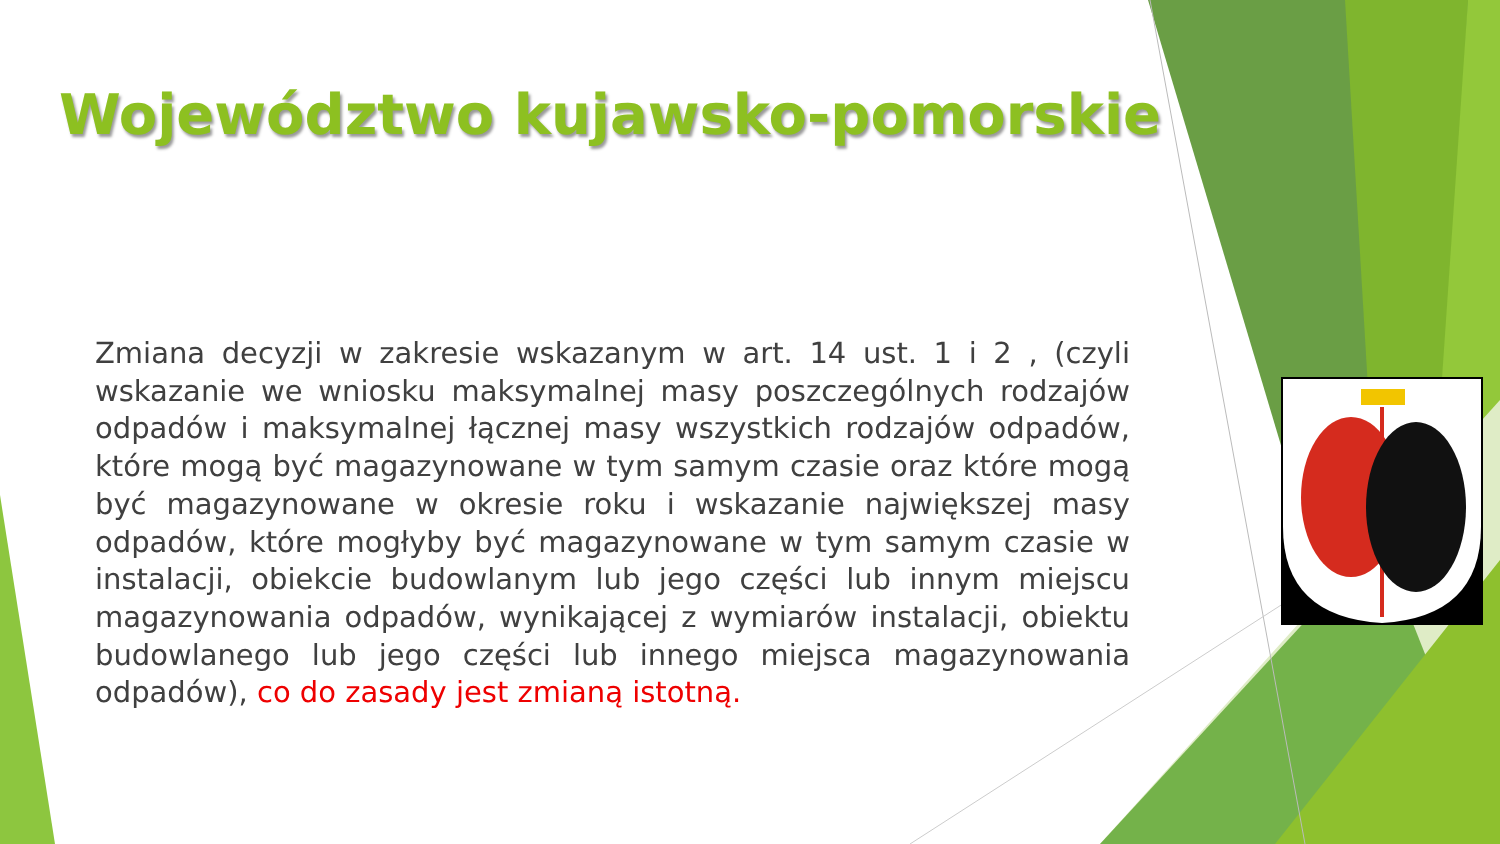Województwo kujawsko-pomorskie
Zmiana decyzji w zakresie wskazanym w art. 14 ust. 1 i 2 , (czyli wskazanie we wniosku maksymalnej masy poszczególnych rodzajów odpadów i maksymalnej łącznej masy wszystkich rodzajów odpadów, które mogą być magazynowane w tym samym czasie oraz które mogą być magazynowane w okresie roku i wskazanie największej masy odpadów, które mogłyby być magazynowane w tym samym czasie w instalacji, obiekcie budowlanym lub jego części lub innym miejscu magazynowania odpadów, wynikającej z wymiarów instalacji, obiektu budowlanego lub jego części lub innego miejsca magazynowania odpadów), co do zasady jest zmianą istotną.